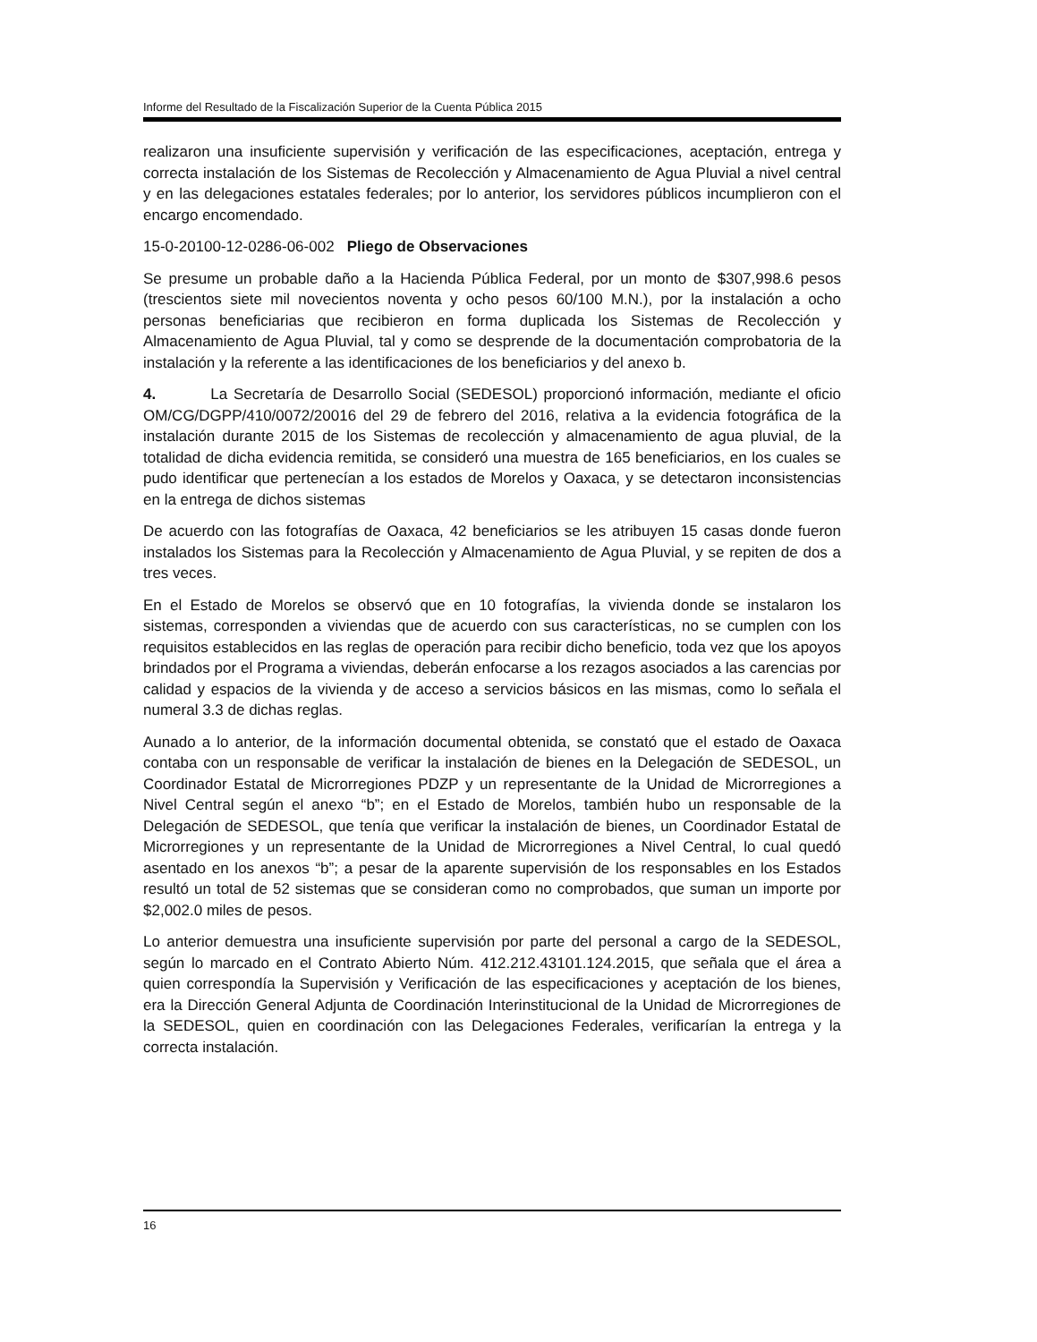Informe del Resultado de la Fiscalización Superior de la Cuenta Pública 2015
realizaron una insuficiente supervisión y verificación de las especificaciones, aceptación, entrega y correcta instalación de los Sistemas de Recolección y Almacenamiento de Agua Pluvial a nivel central y en las delegaciones estatales federales; por lo anterior, los servidores públicos incumplieron con el encargo encomendado.
15-0-20100-12-0286-06-002 Pliego de Observaciones
Se presume un probable daño a la Hacienda Pública Federal, por un monto de $307,998.6 pesos (trescientos siete mil novecientos noventa y ocho pesos 60/100 M.N.), por la instalación a ocho personas beneficiarias que recibieron en forma duplicada los Sistemas de Recolección y Almacenamiento de Agua Pluvial, tal y como se desprende de la documentación comprobatoria de la instalación y la referente a las identificaciones de los beneficiarios y del anexo b.
4. La Secretaría de Desarrollo Social (SEDESOL) proporcionó información, mediante el oficio OM/CG/DGPP/410/0072/20016 del 29 de febrero del 2016, relativa a la evidencia fotográfica de la instalación durante 2015 de los Sistemas de recolección y almacenamiento de agua pluvial, de la totalidad de dicha evidencia remitida, se consideró una muestra de 165 beneficiarios, en los cuales se pudo identificar que pertenecían a los estados de Morelos y Oaxaca, y se detectaron inconsistencias en la entrega de dichos sistemas
De acuerdo con las fotografías de Oaxaca, 42 beneficiarios se les atribuyen 15 casas donde fueron instalados los Sistemas para la Recolección y Almacenamiento de Agua Pluvial, y se repiten de dos a tres veces.
En el Estado de Morelos se observó que en 10 fotografías, la vivienda donde se instalaron los sistemas, corresponden a viviendas que de acuerdo con sus características, no se cumplen con los requisitos establecidos en las reglas de operación para recibir dicho beneficio, toda vez que los apoyos brindados por el Programa a viviendas, deberán enfocarse a los rezagos asociados a las carencias por calidad y espacios de la vivienda y de acceso a servicios básicos en las mismas, como lo señala el numeral 3.3 de dichas reglas.
Aunado a lo anterior, de la información documental obtenida, se constató que el estado de Oaxaca contaba con un responsable de verificar la instalación de bienes en la Delegación de SEDESOL, un Coordinador Estatal de Microrregiones PDZP y un representante de la Unidad de Microrregiones a Nivel Central según el anexo “b”; en el Estado de Morelos, también hubo un responsable de la Delegación de SEDESOL, que tenía que verificar la instalación de bienes, un Coordinador Estatal de Microrregiones y un representante de la Unidad de Microrregiones a Nivel Central, lo cual quedó asentado en los anexos “b”; a pesar de la aparente supervisión de los responsables en los Estados resultó un total de 52 sistemas que se consideran como no comprobados, que suman un importe por $2,002.0 miles de pesos.
Lo anterior demuestra una insuficiente supervisión por parte del personal a cargo de la SEDESOL, según lo marcado en el Contrato Abierto Núm. 412.212.43101.124.2015, que señala que el área a quien correspondía la Supervisión y Verificación de las especificaciones y aceptación de los bienes, era la Dirección General Adjunta de Coordinación Interinstitucional de la Unidad de Microrregiones de la SEDESOL, quien en coordinación con las Delegaciones Federales, verificarían la entrega y la correcta instalación.
16